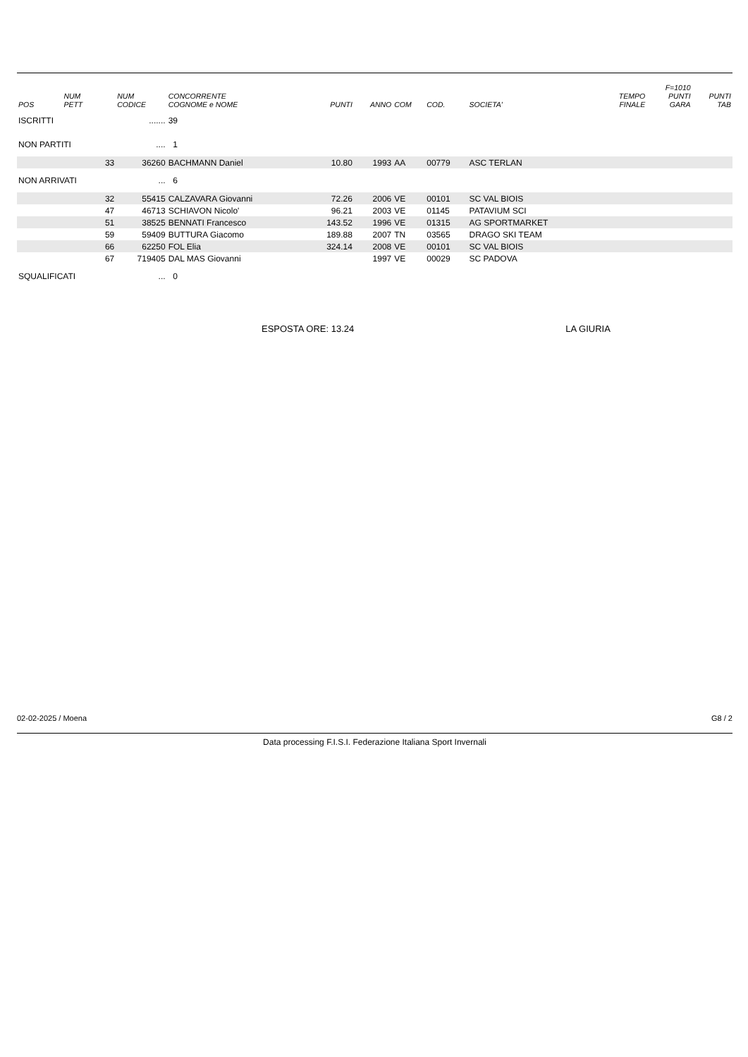| POS | NUM PETT | NUM CODICE | CONCORRENTE COGNOME e NOME | PUNTI | ANNO | COM | COD. | SOCIETA' | TEMPO FINALE | F=1010 PUNTI GARA | PUNTI TAB |
| --- | --- | --- | --- | --- | --- | --- | --- | --- | --- | --- | --- |
| ISCRITTI | | ....... | 39 | | | | | | | | |
| NON PARTITI | | .... | 1 | | | | | | | | |
| | 33 | 36260 | BACHMANN Daniel | 10.80 | 1993 | AA | 00779 | ASC TERLAN | | | |
| NON ARRIVATI | | ... | 6 | | | | | | | | |
| | 32 | 55415 | CALZAVARA Giovanni | 72.26 | 2006 | VE | 00101 | SC VAL BIOIS | | | |
| | 47 | 46713 | SCHIAVON Nicolo' | 96.21 | 2003 | VE | 01145 | PATAVIUM SCI | | | |
| | 51 | 38525 | BENNATI Francesco | 143.52 | 1996 | VE | 01315 | AG SPORTMARKET | | | |
| | 59 | 59409 | BUTTURA Giacomo | 189.88 | 2007 | TN | 03565 | DRAGO SKI TEAM | | | |
| | 66 | 62250 | FOL Elia | 324.14 | 2008 | VE | 00101 | SC VAL BIOIS | | | |
| | 67 | 719405 | DAL MAS Giovanni | | 1997 | VE | 00029 | SC PADOVA | | | |
| SQUALIFICATI | | ... | 0 | | | | | | | | |
ESPOSTA ORE: 13.24 LA GIURIA
02-02-2025 / Moena G8 / 2
Data processing F.I.S.I. Federazione Italiana Sport Invernali